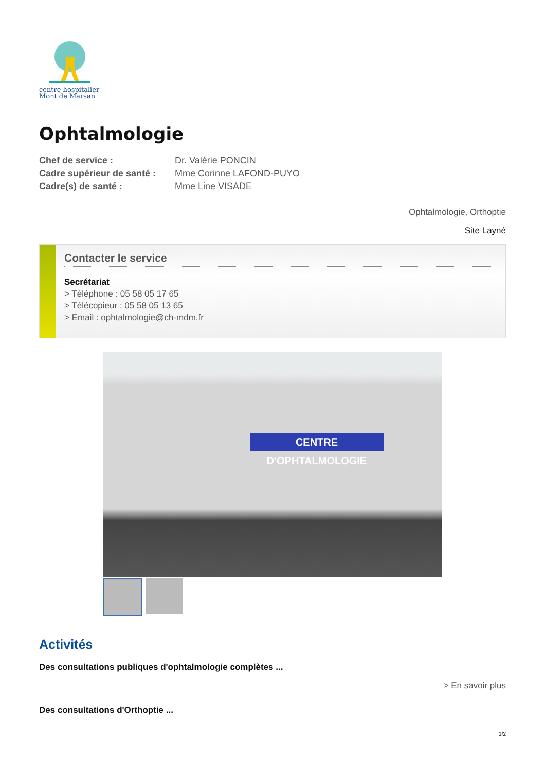centre hospitalier
Mont de Marsan
Ophtalmologie
| Chef de service : | Dr. Valérie PONCIN |
| Cadre supérieur de santé : | Mme Corinne LAFOND-PUYO |
| Cadre(s) de santé : | Mme Line VISADE |
Ophtalmologie, Orthoptie
Site Layné
Contacter le service
Secrétariat
> Téléphone : 05 58 05 17 65
> Télécopieur : 05 58 05 13 65
> Email : ophtalmologie@ch-mdm.fr
CENTRE D'OPHTALMOLOGIE
Activités
Des consultations publiques d'ophtalmologie complètes ...
> En savoir plus
Des consultations d'Orthoptie ...
1/2